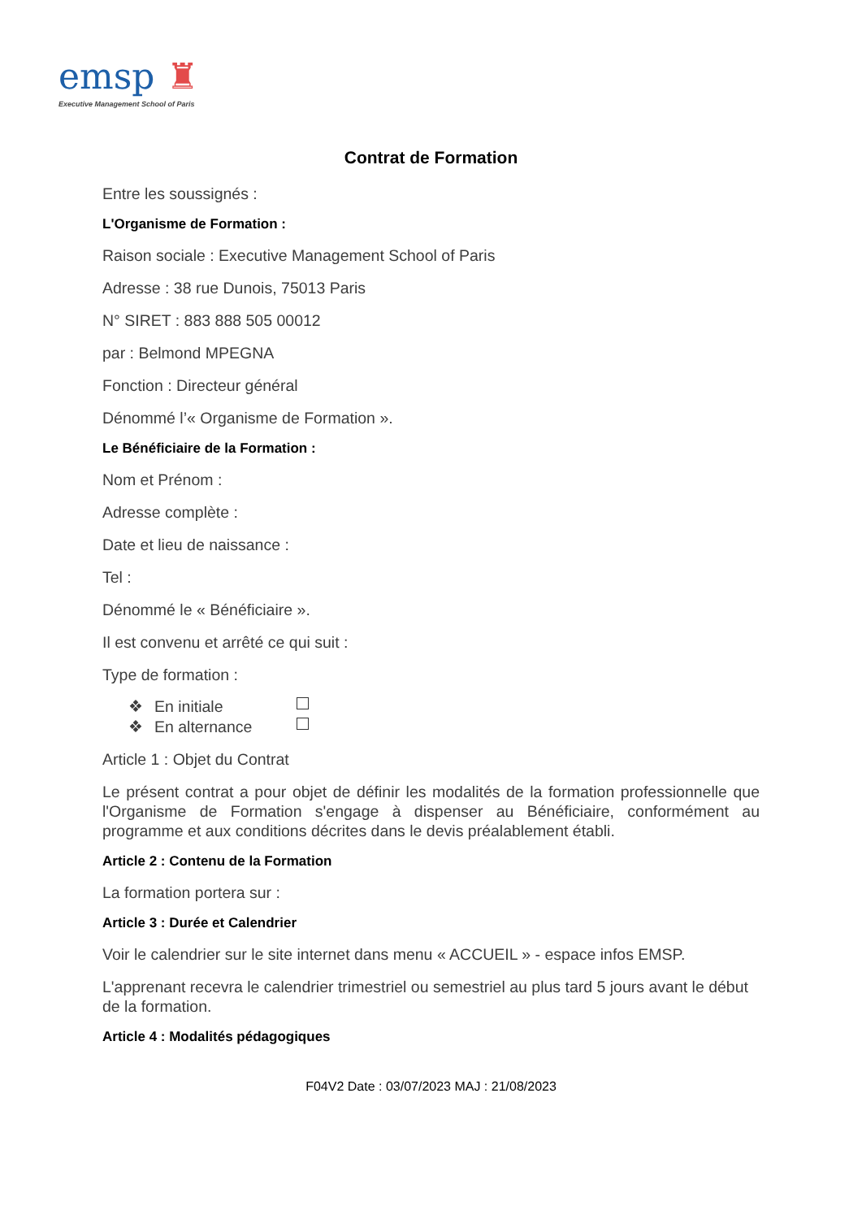emsp ♜
Executive Management School of Paris
Contrat de Formation
Entre les soussignés :
L'Organisme de Formation :
Raison sociale : Executive Management School of Paris
Adresse : 38 rue Dunois, 75013 Paris
N° SIRET : 883 888 505 00012
par : Belmond MPEGNA
Fonction : Directeur général
Dénommé l’« Organisme de Formation ».
Le Bénéficiaire de la Formation :
Nom et Prénom :
Adresse complète :
Date et lieu de naissance :
Tel :
Dénommé le « Bénéficiaire ».
Il est convenu et arrêté ce qui suit :
Type de formation :
❖ En initiale
❖ En alternance
Article 1 : Objet du Contrat
Le présent contrat a pour objet de définir les modalités de la formation professionnelle que l'Organisme de Formation s'engage à dispenser au Bénéficiaire, conformément au programme et aux conditions décrites dans le devis préalablement établi.
Article 2 : Contenu de la Formation
La formation portera sur :
Article 3 : Durée et Calendrier
Voir le calendrier sur le site internet dans menu « ACCUEIL » - espace infos EMSP.
L'apprenant recevra le calendrier trimestriel ou semestriel au plus tard 5 jours avant le début de la formation.
Article 4 : Modalités pédagogiques
F04V2 Date : 03/07/2023 MAJ : 21/08/2023